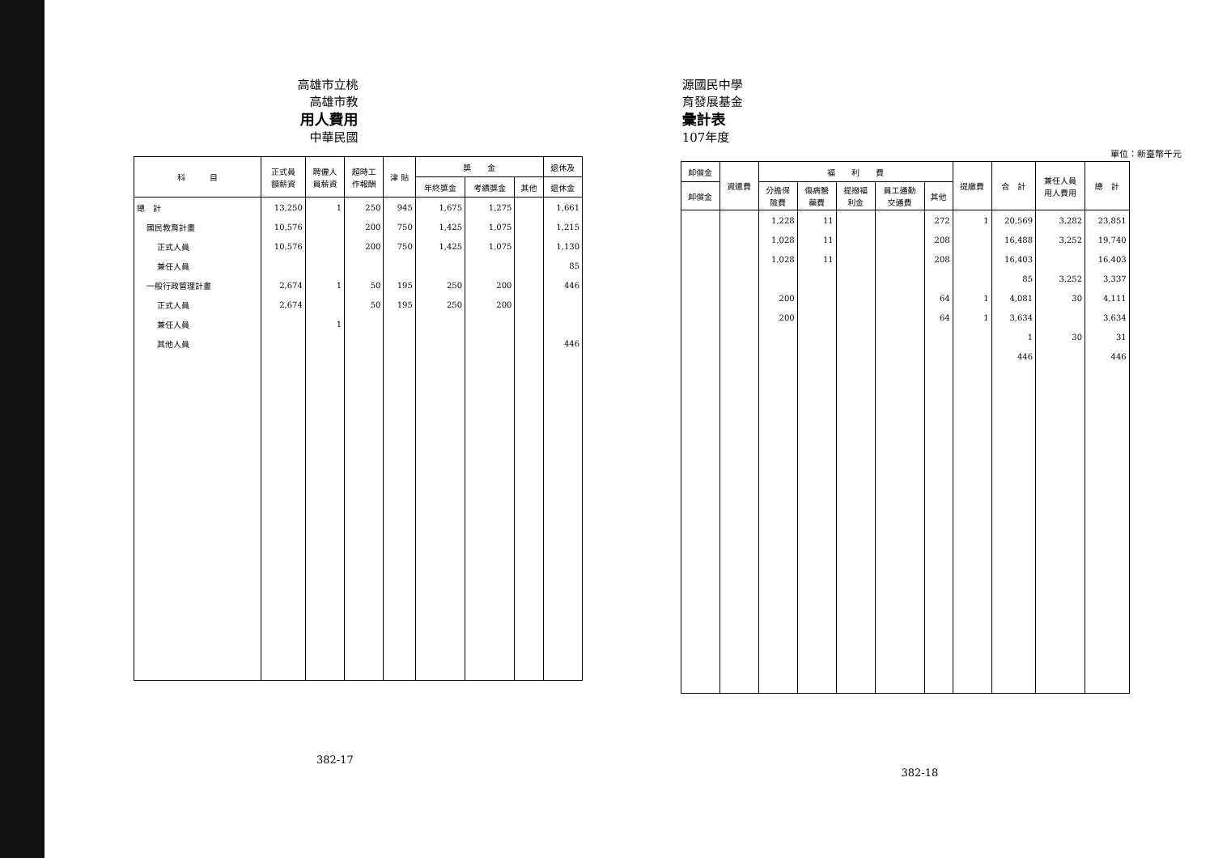高雄市立桃
高雄市教
用人費用
中華民國
| 科 目 | 正式員 額薪資 | 聘僱人 員薪資 | 超時工 作報酬 | 津 貼 | 獎 金 | | | 退休及 |
| --- | --- | --- | --- | --- | --- | --- | --- | --- |
| | | | | | 年終獎金 | 考績獎金 | 其他 | 退休金 |
| 總 計 | 13,250 | 1 | 250 | 945 | 1,675 | 1,275 | | 1,661 |
| 國民教育計畫 | 10,576 | | 200 | 750 | 1,425 | 1,075 | | 1,215 |
| 正式人員 | 10,576 | | 200 | 750 | 1,425 | 1,075 | | 1,130 |
| 兼任人員 | | | | | | | | 85 |
| 一般行政管理計畫 | 2,674 | 1 | 50 | 195 | 250 | 200 | | 446 |
| 正式人員 | 2,674 | | 50 | 195 | 250 | 200 | | |
| 兼任人員 | | 1 | | | | | | |
| 其他人員 | | | | | | | | 446 |
382-17
源國民中學
育發展基金
彙計表
107年度
單位：新臺幣千元
| 卹償金 | 資遣費 | 福 利 費 | | | | | 提繳費 | 合 計 | 兼任人員 用人費用 | 總 計 |
| --- | --- | --- | --- | --- | --- | --- | --- | --- | --- | --- |
| 卹償金 | | 分擔保 險費 | 傷病醫 藥費 | 提撥福 利金 | 員工通勤 交通費 | 其他 | | | | |
| | | 1,228 | 11 | | | 272 | 1 | 20,569 | 3,282 | 23,851 |
| | | 1,028 | 11 | | | 208 | | 16,488 | 3,252 | 19,740 |
| | | 1,028 | 11 | | | 208 | | 16,403 | | 16,403 |
| | | | | | | | | 85 | 3,252 | 3,337 |
| | | 200 | | | | 64 | 1 | 4,081 | 30 | 4,111 |
| | | 200 | | | | 64 | 1 | 3,634 | | 3,634 |
| | | | | | | | | 1 | 30 | 31 |
| | | | | | | | | 446 | | 446 |
382-18